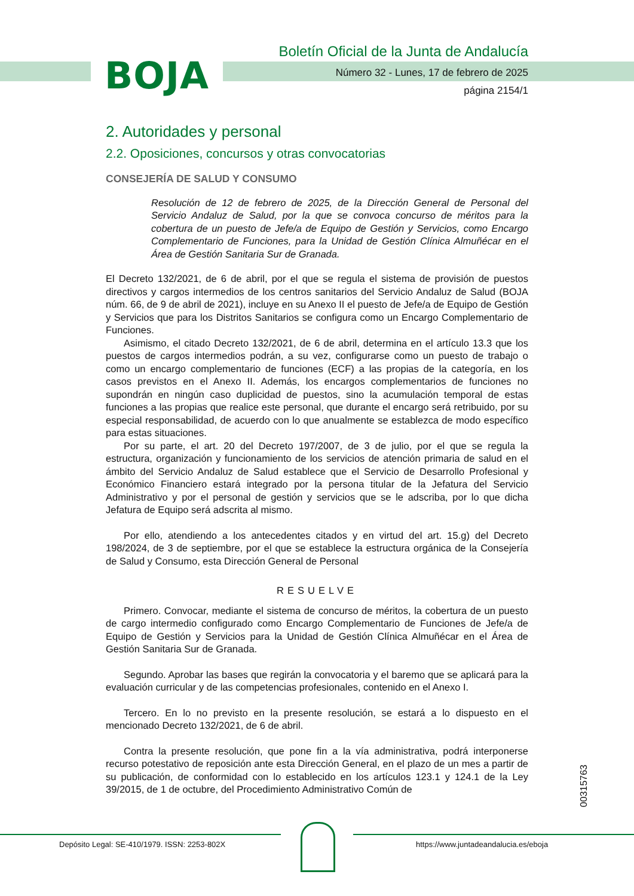BOJA
Boletín Oficial de la Junta de Andalucía
Número 32 - Lunes, 17 de febrero de 2025
página 2154/1
2. Autoridades y personal
2.2. Oposiciones, concursos y otras convocatorias
CONSEJERÍA DE SALUD Y CONSUMO
Resolución de 12 de febrero de 2025, de la Dirección General de Personal del Servicio Andaluz de Salud, por la que se convoca concurso de méritos para la cobertura de un puesto de Jefe/a de Equipo de Gestión y Servicios, como Encargo Complementario de Funciones, para la Unidad de Gestión Clínica Almuñécar en el Área de Gestión Sanitaria Sur de Granada.
El Decreto 132/2021, de 6 de abril, por el que se regula el sistema de provisión de puestos directivos y cargos intermedios de los centros sanitarios del Servicio Andaluz de Salud (BOJA núm. 66, de 9 de abril de 2021), incluye en su Anexo II el puesto de Jefe/a de Equipo de Gestión y Servicios que para los Distritos Sanitarios se configura como un Encargo Complementario de Funciones.
Asimismo, el citado Decreto 132/2021, de 6 de abril, determina en el artículo 13.3 que los puestos de cargos intermedios podrán, a su vez, configurarse como un puesto de trabajo o como un encargo complementario de funciones (ECF) a las propias de la categoría, en los casos previstos en el Anexo II. Además, los encargos complementarios de funciones no supondrán en ningún caso duplicidad de puestos, sino la acumulación temporal de estas funciones a las propias que realice este personal, que durante el encargo será retribuido, por su especial responsabilidad, de acuerdo con lo que anualmente se establezca de modo específico para estas situaciones.
Por su parte, el art. 20 del Decreto 197/2007, de 3 de julio, por el que se regula la estructura, organización y funcionamiento de los servicios de atención primaria de salud en el ámbito del Servicio Andaluz de Salud establece que el Servicio de Desarrollo Profesional y Económico Financiero estará integrado por la persona titular de la Jefatura del Servicio Administrativo y por el personal de gestión y servicios que se le adscriba, por lo que dicha Jefatura de Equipo será adscrita al mismo.
Por ello, atendiendo a los antecedentes citados y en virtud del art. 15.g) del Decreto 198/2024, de 3 de septiembre, por el que se establece la estructura orgánica de la Consejería de Salud y Consumo, esta Dirección General de Personal
RESUELVE
Primero. Convocar, mediante el sistema de concurso de méritos, la cobertura de un puesto de cargo intermedio configurado como Encargo Complementario de Funciones de Jefe/a de Equipo de Gestión y Servicios para la Unidad de Gestión Clínica Almuñécar en el Área de Gestión Sanitaria Sur de Granada.
Segundo. Aprobar las bases que regirán la convocatoria y el baremo que se aplicará para la evaluación curricular y de las competencias profesionales, contenido en el Anexo I.
Tercero. En lo no previsto en la presente resolución, se estará a lo dispuesto en el mencionado Decreto 132/2021, de 6 de abril.
Contra la presente resolución, que pone fin a la vía administrativa, podrá interponerse recurso potestativo de reposición ante esta Dirección General, en el plazo de un mes a partir de su publicación, de conformidad con lo establecido en los artículos 123.1 y 124.1 de la Ley 39/2015, de 1 de octubre, del Procedimiento Administrativo Común de
00315763
Depósito Legal: SE-410/1979. ISSN: 2253-802X
https://www.juntadeandalucia.es/eboja